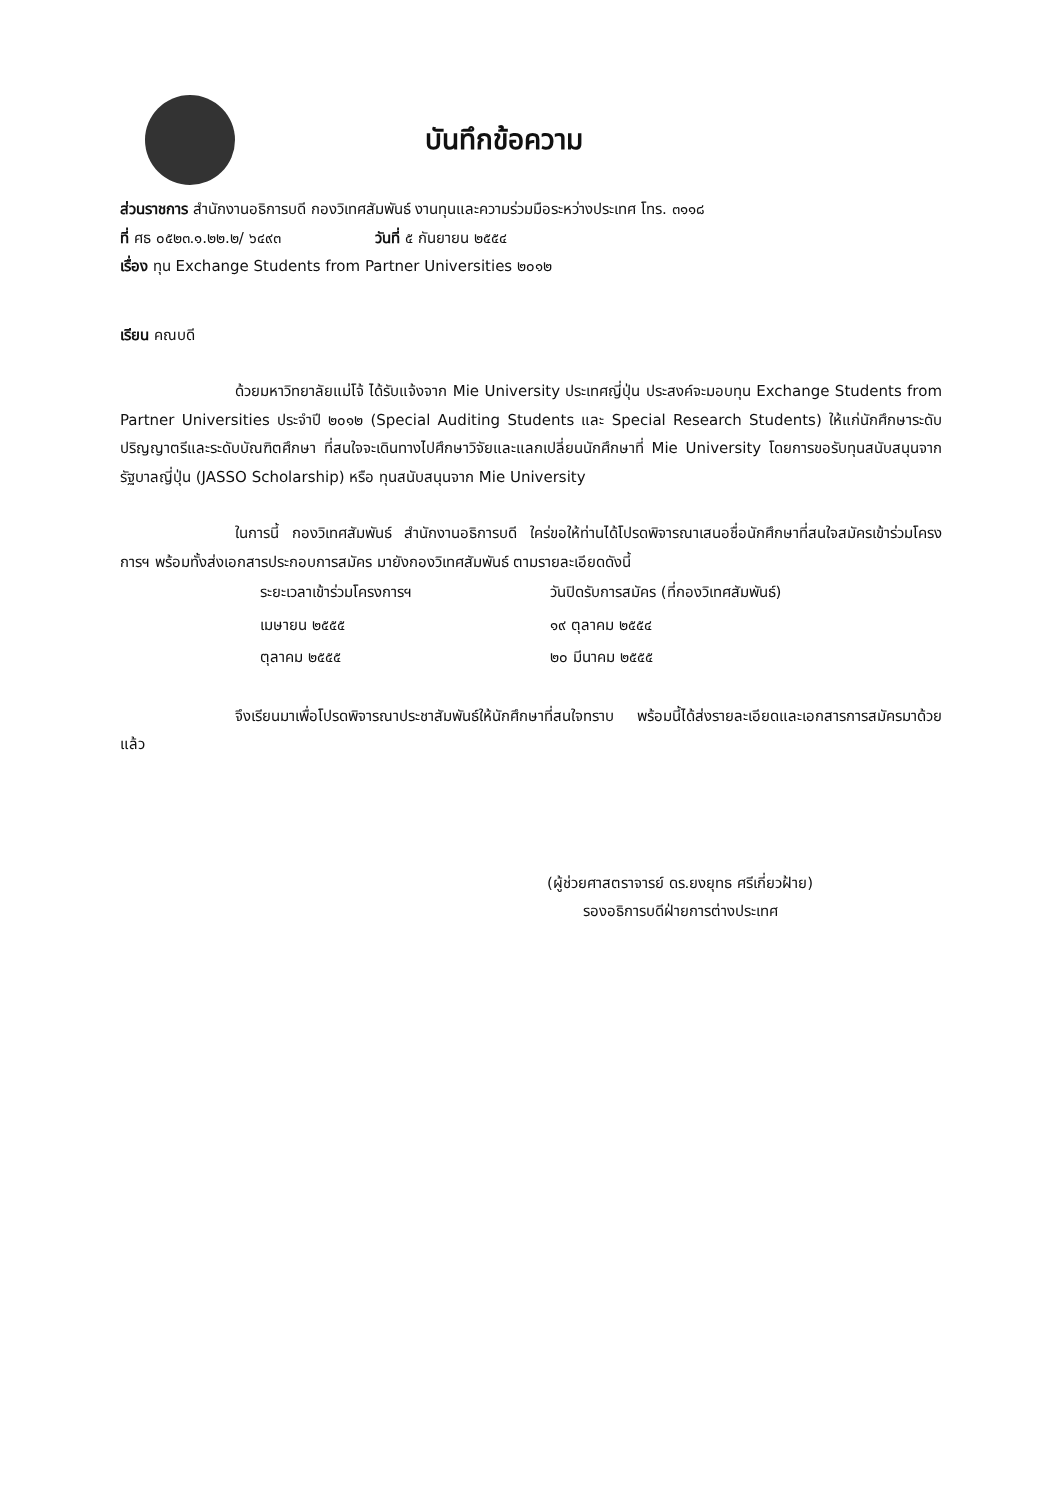บันทึกข้อความ
ส่วนราชการ สำนักงานอธิการบดี กองวิเทศสัมพันธ์ งานทุนและความร่วมมือระหว่างประเทศ โทร. ๓๑๑๘
ที่ ศธ ๐๕๒๓.๑.๒๒.๒/ ๖๔๙๓ วันที่ ๕ กันยายน ๒๕๕๔
เรื่อง ทุน Exchange Students from Partner Universities ๒๐๑๒
เรียน คณบดี
ด้วยมหาวิทยาลัยแม่โจ้ ได้รับแจ้งจาก Mie University ประเทศญี่ปุ่น ประสงค์จะมอบทุน Exchange Students from Partner Universities ประจำปี ๒๐๑๒ (Special Auditing Students และ Special Research Students) ให้แก่นักศึกษาระดับปริญญาตรีและระดับบัณฑิตศึกษา ที่สนใจจะเดินทางไปศึกษาวิจัยและแลกเปลี่ยนนักศึกษาที่ Mie University โดยการขอรับทุนสนับสนุนจากรัฐบาลญี่ปุ่น (JASSO Scholarship) หรือ ทุนสนับสนุนจาก Mie University
ในการนี้ กองวิเทศสัมพันธ์ สำนักงานอธิการบดี ใคร่ขอให้ท่านได้โปรดพิจารณาเสนอชื่อนักศึกษาที่สนใจสมัครเข้าร่วมโครงการฯ พร้อมทั้งส่งเอกสารประกอบการสมัคร มายังกองวิเทศสัมพันธ์ ตามรายละเอียดดังนี้
| ระยะเวลาเข้าร่วมโครงการฯ | วันปิดรับการสมัคร (ที่กองวิเทศสัมพันธ์) |
| เมษายน ๒๕๕๕ | ๑๙ ตุลาคม ๒๕๕๔ |
| ตุลาคม ๒๕๕๕ | ๒๐ มีนาคม ๒๕๕๕ |
จึงเรียนมาเพื่อโปรดพิจารณาประชาสัมพันธ์ให้นักศึกษาที่สนใจทราบ พร้อมนี้ได้ส่งรายละเอียดและเอกสารการสมัครมาด้วยแล้ว
(ผู้ช่วยศาสตราจารย์ ดร.ยงยุทธ ศรีเกี่ยวฝ้าย)
รองอธิการบดีฝ่ายการต่างประเทศ